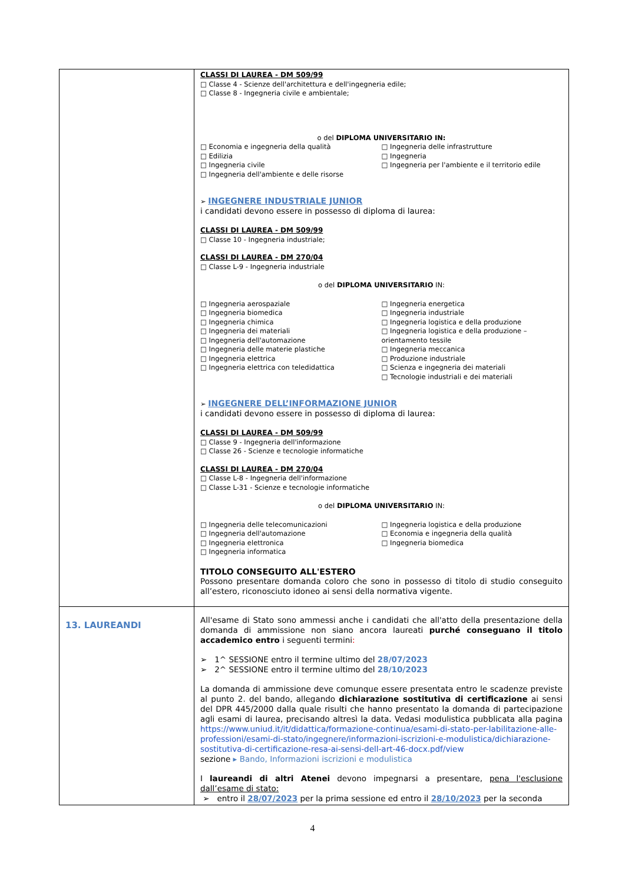| | CLASSI DI LAUREA - DM 509/99 □ Classe 4 - Scienze dell'architettura e dell'ingegneria edile; □ Classe 8 - Ingegneria civile e ambientale; o del DIPLOMA UNIVERSITARIO IN: □ Economia e ingegneria della qualità □ Edilizia □ Ingegneria civile □ Ingegneria dell'ambiente e delle risorse □ Ingegneria delle infrastrutture □ Ingegneria □ Ingegneria per l'ambiente e il territorio edile ➢ INGEGNERE INDUSTRIALE JUNIOR i candidati devono essere in possesso di diploma di laurea: CLASSI DI LAUREA - DM 509/99 □ Classe 10 - Ingegneria industriale; CLASSI DI LAUREA - DM 270/04 □ Classe L-9 - Ingegneria industriale o del DIPLOMA UNIVERSITARIO IN: □ Ingegneria aerospaziale □ Ingegneria biomedica □ Ingegneria chimica □ Ingegneria dei materiali □ Ingegneria dell'automazione □ Ingegneria delle materie plastiche □ Ingegneria elettrica □ Ingegneria elettrica con teledidattica □ Ingegneria energetica □ Ingegneria industriale □ Ingegneria logistica e della produzione □ Ingegneria logistica e della produzione – orientamento tessile □ Ingegneria meccanica □ Produzione industriale □ Scienza e ingegneria dei materiali □ Tecnologie industriali e dei materiali ➢ INGEGNERE DELL’INFORMAZIONE JUNIOR i candidati devono essere in possesso di diploma di laurea: CLASSI DI LAUREA - DM 509/99 □ Classe 9 - Ingegneria dell'informazione □ Classe 26 - Scienze e tecnologie informatiche CLASSI DI LAUREA - DM 270/04 □ Classe L-8 - Ingegneria dell'informazione □ Classe L-31 - Scienze e tecnologie informatiche o del DIPLOMA UNIVERSITARIO IN: □ Ingegneria delle telecomunicazioni □ Ingegneria dell'automazione □ Ingegneria elettronica □ Ingegneria informatica □ Ingegneria logistica e della produzione □ Economia e ingegneria della qualità □ Ingegneria biomedica TITOLO CONSEGUITO ALL'ESTERO Possono presentare domanda coloro che sono in possesso di titolo di studio conseguito all’estero, riconosciuto idoneo ai sensi della normativa vigente. |
| 13. LAUREANDI | All'esame di Stato sono ammessi anche i candidati che all'atto della presentazione della domanda di ammissione non siano ancora laureati purché conseguano il titolo accademico entro i seguenti termini : ➢ 1^ SESSIONE entro il termine ultimo del 28/07/2023 ➢ 2^ SESSIONE entro il termine ultimo del 28/10/2023 La domanda di ammissione deve comunque essere presentata entro le scadenze previste al punto 2. del bando, allegando dichiarazione sostitutiva di certificazione ai sensi del DPR 445/2000 dalla quale risulti che hanno presentato la domanda di partecipazione agli esami di laurea, precisando altresì la data. Vedasi modulistica pubblicata alla pagina https://www.uniud.it/it/didattica/formazione-continua/esami-di-stato-per-labilitazione-alle-professioni/esami-di-stato/ingegnere/informazioni-iscrizioni-e-modulistica/dichiarazione-sostitutiva-di-certificazione-resa-ai-sensi-dell-art-46-docx.pdf/view sezione ▸ Bando, Informazioni iscrizioni e modulistica I laureandi di altri Atenei devono impegnarsi a presentare, pena l'esclusione dall’esame di stato: ➢ entro il 28/07/2023 per la prima sessione ed entro il 28/10/2023 per la seconda |
4